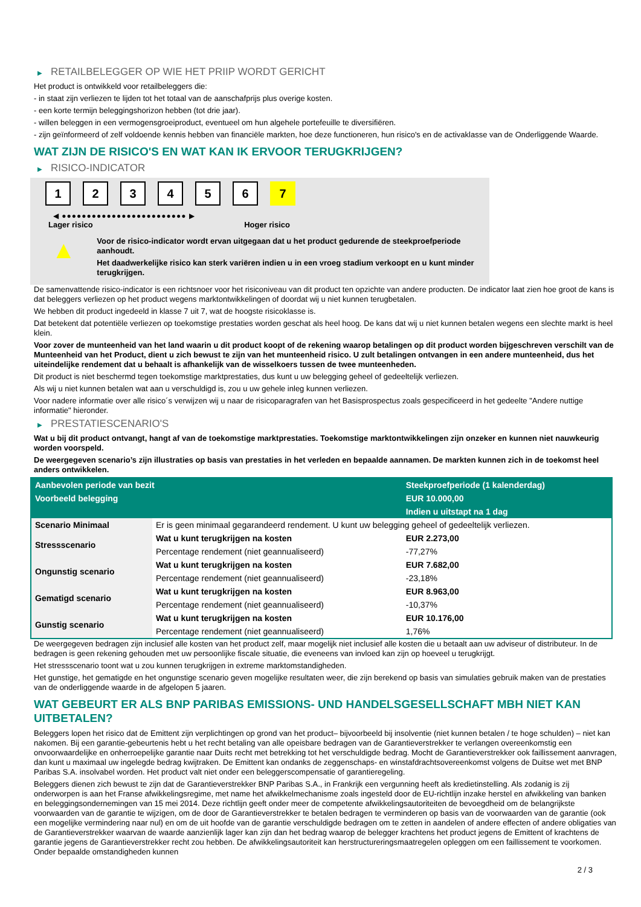▶ RETAILBELEGGER OP WIE HET PRIIP WORDT GERICHT
Het product is ontwikkeld voor retailbeleggers die:
- in staat zijn verliezen te lijden tot het totaal van de aanschafprijs plus overige kosten.
- een korte termijn beleggingshorizon hebben (tot drie jaar).
- willen beleggen in een vermogensgroeiproduct, eventueel om hun algehele portefeuille te diversifiëren.
- zijn geïnformeerd of zelf voldoende kennis hebben van financiële markten, hoe deze functioneren, hun risico's en de activaklasse van de Onderliggende Waarde.
WAT ZIJN DE RISICO'S EN WAT KAN IK ERVOOR TERUGKRIJGEN?
▶ RISICO-INDICATOR
1 2 3 4 5 6 7
◀ ●●●●●●●●●●●●●●●●●●●●●●●●● ▶
Lager risico Hoger risico
▲
Voor de risico-indicator wordt ervan uitgegaan dat u het product gedurende de steekproefperiode aanhoudt.
Het daadwerkelijke risico kan sterk variëren indien u in een vroeg stadium verkoopt en u kunt minder terugkrijgen.
De samenvattende risico-indicator is een richtsnoer voor het risiconiveau van dit product ten opzichte van andere producten. De indicator laat zien hoe groot de kans is dat beleggers verliezen op het product wegens marktontwikkelingen of doordat wij u niet kunnen terugbetalen.
We hebben dit product ingedeeld in klasse 7 uit 7, wat de hoogste risicoklasse is.
Dat betekent dat potentiële verliezen op toekomstige prestaties worden geschat als heel hoog. De kans dat wij u niet kunnen betalen wegens een slechte markt is heel klein.
Voor zover de munteenheid van het land waarin u dit product koopt of de rekening waarop betalingen op dit product worden bijgeschreven verschilt van de Munteenheid van het Product, dient u zich bewust te zijn van het munteenheid risico. U zult betalingen ontvangen in een andere munteenheid, dus het uiteindelijke rendement dat u behaalt is afhankelijk van de wisselkoers tussen de twee munteenheden.
Dit product is niet beschermd tegen toekomstige marktprestaties, dus kunt u uw belegging geheel of gedeeltelijk verliezen.
Als wij u niet kunnen betalen wat aan u verschuldigd is, zou u uw gehele inleg kunnen verliezen.
Voor nadere informatie over alle risico´s verwijzen wij u naar de risicoparagrafen van het Basisprospectus zoals gespecificeerd in het gedeelte "Andere nuttige informatie" hieronder.
▶ PRESTATIESCENARIO'S
Wat u bij dit product ontvangt, hangt af van de toekomstige marktprestaties. Toekomstige marktontwikkelingen zijn onzeker en kunnen niet nauwkeurig worden voorspeld.
De weergegeven scenario’s zijn illustraties op basis van prestaties in het verleden en bepaalde aannamen. De markten kunnen zich in de toekomst heel anders ontwikkelen.
| Aanbevolen periode van bezit | | Steekproefperiode (1 kalenderdag) |
| --- | --- | --- |
| Voorbeeld belegging | | EUR 10.000,00 |
| | | Indien u uitstapt na 1 dag |
| Scenario Minimaal | Er is geen minimaal gegarandeerd rendement. U kunt uw belegging geheel of gedeeltelijk verliezen. | |
| Stressscenario | Wat u kunt terugkrijgen na kosten | EUR 2.273,00 |
| | Percentage rendement (niet geannualiseerd) | -77,27% |
| Ongunstig scenario | Wat u kunt terugkrijgen na kosten | EUR 7.682,00 |
| | Percentage rendement (niet geannualiseerd) | -23,18% |
| Gematigd scenario | Wat u kunt terugkrijgen na kosten | EUR 8.963,00 |
| | Percentage rendement (niet geannualiseerd) | -10,37% |
| Gunstig scenario | Wat u kunt terugkrijgen na kosten | EUR 10.176,00 |
| | Percentage rendement (niet geannualiseerd) | 1,76% |
De weergegeven bedragen zijn inclusief alle kosten van het product zelf, maar mogelijk niet inclusief alle kosten die u betaalt aan uw adviseur of distributeur. In de bedragen is geen rekening gehouden met uw persoonlijke fiscale situatie, die eveneens van invloed kan zijn op hoeveel u terugkrijgt.
Het stressscenario toont wat u zou kunnen terugkrijgen in extreme marktomstandigheden.
Het gunstige, het gematigde en het ongunstige scenario geven mogelijke resultaten weer, die zijn berekend op basis van simulaties gebruik maken van de prestaties van de onderliggende waarde in de afgelopen 5 jaaren.
WAT GEBEURT ER ALS BNP PARIBAS EMISSIONS- UND HANDELSGESELLSCHAFT MBH NIET KAN UITBETALEN?
Beleggers lopen het risico dat de Emittent zijn verplichtingen op grond van het product– bijvoorbeeld bij insolventie (niet kunnen betalen / te hoge schulden) – niet kan nakomen. Bij een garantie-gebeurtenis hebt u het recht betaling van alle opeisbare bedragen van de Garantieverstrekker te verlangen overeenkomstig een onvoorwaardelijke en onherroepelijke garantie naar Duits recht met betrekking tot het verschuldigde bedrag. Mocht de Garantieverstrekker ook faillissement aanvragen, dan kunt u maximaal uw ingelegde bedrag kwijtraken. De Emittent kan ondanks de zeggenschaps- en winstafdrachtsovereenkomst volgens de Duitse wet met BNP Paribas S.A. insolvabel worden. Het product valt niet onder een beleggerscompensatie of garantieregeling.
Beleggers dienen zich bewust te zijn dat de Garantieverstrekker BNP Paribas S.A., in Frankrijk een vergunning heeft als kredietinstelling. Als zodanig is zij onderworpen is aan het Franse afwikkelingsregime, met name het afwikkelmechanisme zoals ingesteld door de EU-richtlijn inzake herstel en afwikkeling van banken en beleggingsondernemingen van 15 mei 2014. Deze richtlijn geeft onder meer de competente afwikkelingsautoriteiten de bevoegdheid om de belangrijkste voorwaarden van de garantie te wijzigen, om de door de Garantieverstrekker te betalen bedragen te verminderen op basis van de voorwaarden van de garantie (ook een mogelijke vermindering naar nul) en om de uit hoofde van de garantie verschuldigde bedragen om te zetten in aandelen of andere effecten of andere obligaties van de Garantieverstrekker waarvan de waarde aanzienlijk lager kan zijn dan het bedrag waarop de belegger krachtens het product jegens de Emittent of krachtens de garantie jegens de Garantieverstrekker recht zou hebben. De afwikkelingsautoriteit kan herstructureringsmaatregelen opleggen om een faillissement te voorkomen. Onder bepaalde omstandigheden kunnen
2 / 3